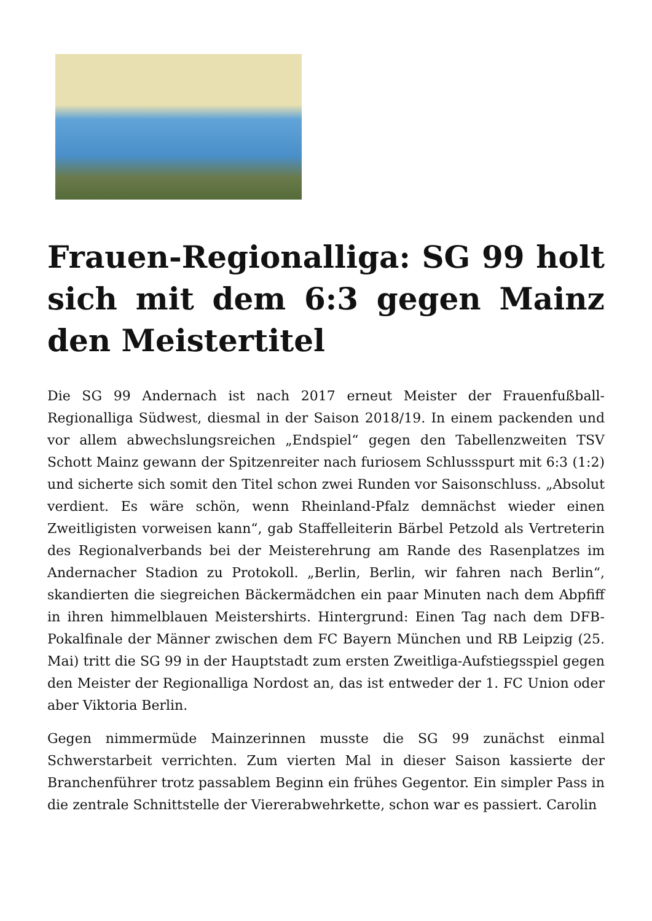Frauen-Regionalliga: SG 99 holt sich mit dem 6:3 gegen Mainz den Meistertitel
Die SG 99 Andernach ist nach 2017 erneut Meister der Frauenfußball-Regionalliga Südwest, diesmal in der Saison 2018/19. In einem packenden und vor allem abwechslungsreichen „Endspiel“ gegen den Tabellenzweiten TSV Schott Mainz gewann der Spitzenreiter nach furiosem Schlussspurt mit 6:3 (1:2) und sicherte sich somit den Titel schon zwei Runden vor Saisonschluss. „Absolut verdient. Es wäre schön, wenn Rheinland-Pfalz demnächst wieder einen Zweitligisten vorweisen kann“, gab Staffelleiterin Bärbel Petzold als Vertreterin des Regionalverbands bei der Meisterehrung am Rande des Rasenplatzes im Andernacher Stadion zu Protokoll. „Berlin, Berlin, wir fahren nach Berlin“, skandierten die siegreichen Bäckermädchen ein paar Minuten nach dem Abpfiff in ihren himmelblauen Meistershirts. Hintergrund: Einen Tag nach dem DFB-Pokalfinale der Männer zwischen dem FC Bayern München und RB Leipzig (25. Mai) tritt die SG 99 in der Hauptstadt zum ersten Zweitliga-Aufstiegsspiel gegen den Meister der Regionalliga Nordost an, das ist entweder der 1. FC Union oder aber Viktoria Berlin.
Gegen nimmermüde Mainzerinnen musste die SG 99 zunächst einmal Schwerstarbeit verrichten. Zum vierten Mal in dieser Saison kassierte der Branchenführer trotz passablem Beginn ein frühes Gegentor. Ein simpler Pass in die zentrale Schnittstelle der Viererabwehrkette, schon war es passiert. Carolin